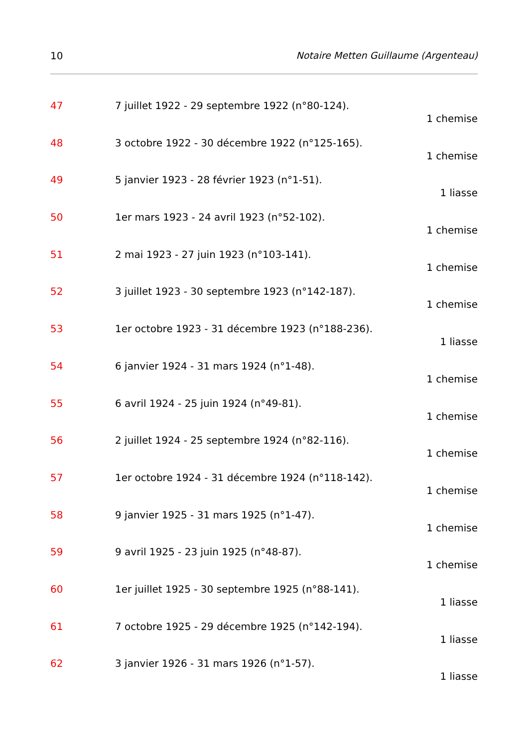10 Notaire Metten Guillaume (Argenteau)
47 7 juillet 1922 - 29 septembre 1922 (n°80-124).
1 chemise
48 3 octobre 1922 - 30 décembre 1922 (n°125-165).
1 chemise
49 5 janvier 1923 - 28 février 1923 (n°1-51).
1 liasse
50 1er mars 1923 - 24 avril 1923 (n°52-102).
1 chemise
51 2 mai 1923 - 27 juin 1923 (n°103-141).
1 chemise
52 3 juillet 1923 - 30 septembre 1923 (n°142-187).
1 chemise
53 1er octobre 1923 - 31 décembre 1923 (n°188-236).
1 liasse
54 6 janvier 1924 - 31 mars 1924 (n°1-48).
1 chemise
55 6 avril 1924 - 25 juin 1924 (n°49-81).
1 chemise
56 2 juillet 1924 - 25 septembre 1924 (n°82-116).
1 chemise
57 1er octobre 1924 - 31 décembre 1924 (n°118-142).
1 chemise
58 9 janvier 1925 - 31 mars 1925 (n°1-47).
1 chemise
59 9 avril 1925 - 23 juin 1925 (n°48-87).
1 chemise
60 1er juillet 1925 - 30 septembre 1925 (n°88-141).
1 liasse
61 7 octobre 1925 - 29 décembre 1925 (n°142-194).
1 liasse
62 3 janvier 1926 - 31 mars 1926 (n°1-57).
1 liasse